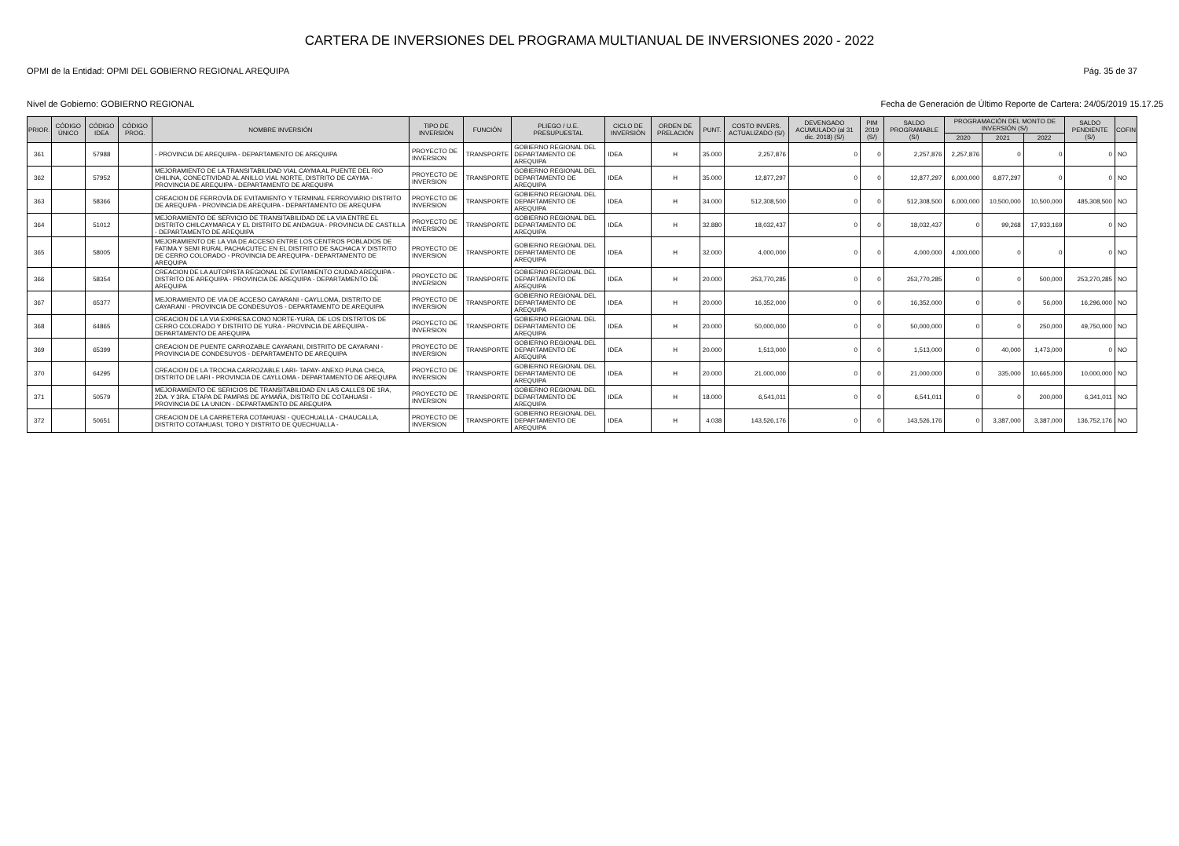CARTERA DE INVERSIONES DEL PROGRAMA MULTIANUAL DE INVERSIONES 2020 - 2022
OPMI de la Entidad: OPMI DEL GOBIERNO REGIONAL AREQUIPA Pág. 35 de 37
Nivel de Gobierno: GOBIERNO REGIONAL Fecha de Generación de Último Reporte de Cartera: 24/05/2019 15.17.25
| PRIOR. | CÓDIGO ÚNICO | CÓDIGO IDEA | CÓDIGO PROG. | NOMBRE INVERSIÓN | TIPO DE INVERSIÓN | FUNCIÓN | PLIEGO / U.E. PRESUPUESTAL | CICLO DE INVERSIÓN | ORDEN DE PRELACIÓN | PUNT. | COSTO INVERS. ACTUALIZADO (S/) | DEVENGADO ACUMULADO (al 31 dic. 2018) (S/) | PIM 2019 (S/) | SALDO PROGRAMABLE (S/) | PROGRAMACIÓN DEL MONTO DE INVERSIÓN (S/) | | | SALDO PENDIENTE (S/) | COFIN |
| --- | --- | --- | --- | --- | --- | --- | --- | --- | --- | --- | --- | --- | --- | --- | --- | --- | --- | --- | --- |
| | | | | | | | | | | | | | | | 2020 | 2021 | 2022 | | |
| 361 | | 57988 | | - PROVINCIA DE AREQUIPA - DEPARTAMENTO DE AREQUIPA | PROYECTO DE INVERSION | TRANSPORTE | GOBIERNO REGIONAL DEL DEPARTAMENTO DE AREQUIPA | IDEA | H | 35.000 | 2,257,876 | 0 | 0 | 2,257,876 | 2,257,876 | 0 | 0 | 0 | NO |
| 362 | | 57952 | | MEJORAMIENTO DE LA TRANSITABILIDAD VIAL CAYMA AL PUENTE DEL RIO CHILINA, CONECTIVIDAD AL ANILLO VIAL NORTE, DISTRITO DE CAYMA - PROVINCIA DE AREQUIPA - DEPARTAMENTO DE AREQUIPA | PROYECTO DE INVERSION | TRANSPORTE | GOBIERNO REGIONAL DEL DEPARTAMENTO DE AREQUIPA | IDEA | H | 35.000 | 12,877,297 | 0 | 0 | 12,877,297 | 6,000,000 | 6,877,297 | 0 | 0 | NO |
| 363 | | 58366 | | CREACION DE FERROVÍA DE EVITAMIENTO Y TERMINAL FERROVIARIO DISTRITO DE AREQUIPA - PROVINCIA DE AREQUIPA - DEPARTAMENTO DE AREQUIPA | PROYECTO DE INVERSION | TRANSPORTE | GOBIERNO REGIONAL DEL DEPARTAMENTO DE AREQUIPA | IDEA | H | 34.000 | 512,308,500 | 0 | 0 | 512,308,500 | 6,000,000 | 10,500,000 | 10,500,000 | 485,308,500 | NO |
| 364 | | 51012 | | MEJORAMIENTO DE SERVICIO DE TRANSITABILIDAD DE LA VIA ENTRE EL DISTRITO CHILCAYMARCA Y EL DISTRITO DE ANDAGUA - PROVINCIA DE CASTILLA - DEPARTAMENTO DE AREQUIPA | PROYECTO DE INVERSION | TRANSPORTE | GOBIERNO REGIONAL DEL DEPARTAMENTO DE AREQUIPA | IDEA | H | 32.880 | 18,032,437 | 0 | 0 | 18,032,437 | 0 | 99,268 | 17,933,169 | 0 | NO |
| 365 | | 58005 | | MEJORAMIENTO DE LA VIA DE ACCESO ENTRE LOS CENTROS POBLADOS DE FATIMA Y SEMI RURAL PACHACUTEC EN EL DISTRITO DE SACHACA Y DISTRITO DE CERRO COLORADO - PROVINCIA DE AREQUIPA - DEPARTAMENTO DE AREQUIPA | PROYECTO DE INVERSION | TRANSPORTE | GOBIERNO REGIONAL DEL DEPARTAMENTO DE AREQUIPA | IDEA | H | 32.000 | 4,000,000 | 0 | 0 | 4,000,000 | 4,000,000 | 0 | 0 | 0 | NO |
| 366 | | 58354 | | CREACION DE LA AUTOPISTA REGIONAL DE EVITAMIENTO CIUDAD AREQUIPA - DISTRITO DE AREQUIPA - PROVINCIA DE AREQUIPA - DEPARTAMENTO DE AREQUIPA | PROYECTO DE INVERSION | TRANSPORTE | GOBIERNO REGIONAL DEL DEPARTAMENTO DE AREQUIPA | IDEA | H | 20.000 | 253,770,285 | 0 | 0 | 253,770,285 | 0 | 0 | 500,000 | 253,270,285 | NO |
| 367 | | 65377 | | MEJORAMIENTO DE VIA DE ACCESO CAYARANI - CAYLLOMA, DISTRITO DE CAYARANI - PROVINCIA DE CONDESUYOS - DEPARTAMENTO DE AREQUIPA | PROYECTO DE INVERSION | TRANSPORTE | GOBIERNO REGIONAL DEL DEPARTAMENTO DE AREQUIPA | IDEA | H | 20.000 | 16,352,000 | 0 | 0 | 16,352,000 | 0 | 0 | 56,000 | 16,296,000 | NO |
| 368 | | 64865 | | CREACION DE LA VIA EXPRESA CONO NORTE-YURA, DE LOS DISTRITOS DE CERRO COLORADO Y DISTRITO DE YURA - PROVINCIA DE AREQUIPA - DEPARTAMENTO DE AREQUIPA | PROYECTO DE INVERSION | TRANSPORTE | GOBIERNO REGIONAL DEL DEPARTAMENTO DE AREQUIPA | IDEA | H | 20.000 | 50,000,000 | 0 | 0 | 50,000,000 | 0 | 0 | 250,000 | 49,750,000 | NO |
| 369 | | 65399 | | CREACION DE PUENTE CARROZABLE CAYARANI, DISTRITO DE CAYARANI - PROVINCIA DE CONDESUYOS - DEPARTAMENTO DE AREQUIPA | PROYECTO DE INVERSION | TRANSPORTE | GOBIERNO REGIONAL DEL DEPARTAMENTO DE AREQUIPA | IDEA | H | 20.000 | 1,513,000 | 0 | 0 | 1,513,000 | 0 | 40,000 | 1,473,000 | 0 | NO |
| 370 | | 64295 | | CREACION DE LA TROCHA CARROZABLE LARI- TAPAY- ANEXO PUNA CHICA, DISTRITO DE LARI - PROVINCIA DE CAYLLOMA - DEPARTAMENTO DE AREQUIPA | PROYECTO DE INVERSION | TRANSPORTE | GOBIERNO REGIONAL DEL DEPARTAMENTO DE AREQUIPA | IDEA | H | 20.000 | 21,000,000 | 0 | 0 | 21,000,000 | 0 | 335,000 | 10,665,000 | 10,000,000 | NO |
| 371 | | 50579 | | MEJORAMIENTO DE SERICIOS DE TRANSITABILIDAD EN LAS CALLES DE 1RA, 2DA. Y 3RA. ETAPA DE PAMPAS DE AYMAÑA, DISTRITO DE COTAHUASI - PROVINCIA DE LA UNION - DEPARTAMENTO DE AREQUIPA | PROYECTO DE INVERSION | TRANSPORTE | GOBIERNO REGIONAL DEL DEPARTAMENTO DE AREQUIPA | IDEA | H | 18.000 | 6,541,011 | 0 | 0 | 6,541,011 | 0 | 0 | 200,000 | 6,341,011 | NO |
| 372 | | 50651 | | CREACION DE LA CARRETERA COTAHUASI - QUECHUALLA - CHAUCALLA, DISTRITO COTAHUASI, TORO Y DISTRITO DE QUECHUALLA - | PROYECTO DE INVERSION | TRANSPORTE | GOBIERNO REGIONAL DEL DEPARTAMENTO DE AREQUIPA | IDEA | H | 4.038 | 143,526,176 | 0 | 0 | 143,526,176 | 0 | 3,387,000 | 3,387,000 | 136,752,176 | NO |